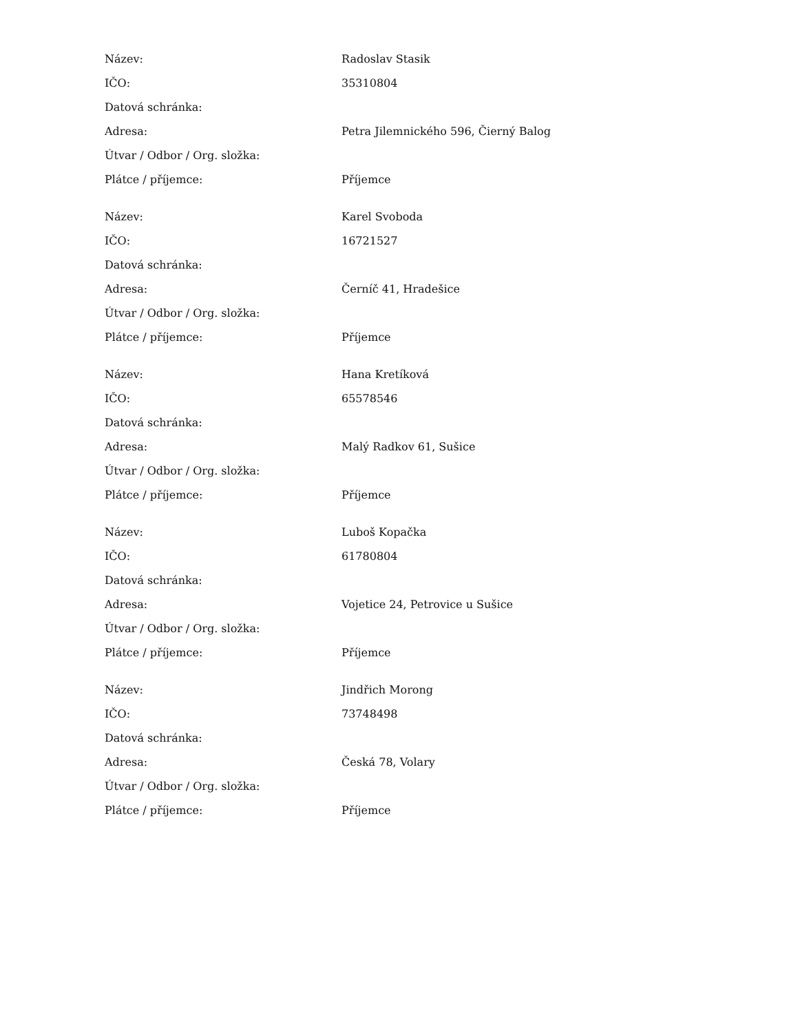| Název: | Radoslav Stasik |
| IČO: | 35310804 |
| Datová schránka: | |
| Adresa: | Petra Jilemnického 596, Čierný Balog |
| Útvar / Odbor / Org. složka: | |
| Plátce / příjemce: | Příjemce |
| Název: | Karel Svoboda |
| IČO: | 16721527 |
| Datová schránka: | |
| Adresa: | Černíč 41, Hradešice |
| Útvar / Odbor / Org. složka: | |
| Plátce / příjemce: | Příjemce |
| Název: | Hana Kretíková |
| IČO: | 65578546 |
| Datová schránka: | |
| Adresa: | Malý Radkov 61, Sušice |
| Útvar / Odbor / Org. složka: | |
| Plátce / příjemce: | Příjemce |
| Název: | Luboš Kopačka |
| IČO: | 61780804 |
| Datová schránka: | |
| Adresa: | Vojetice 24, Petrovice u Sušice |
| Útvar / Odbor / Org. složka: | |
| Plátce / příjemce: | Příjemce |
| Název: | Jindřich Morong |
| IČO: | 73748498 |
| Datová schránka: | |
| Adresa: | Česká 78, Volary |
| Útvar / Odbor / Org. složka: | |
| Plátce / příjemce: | Příjemce |